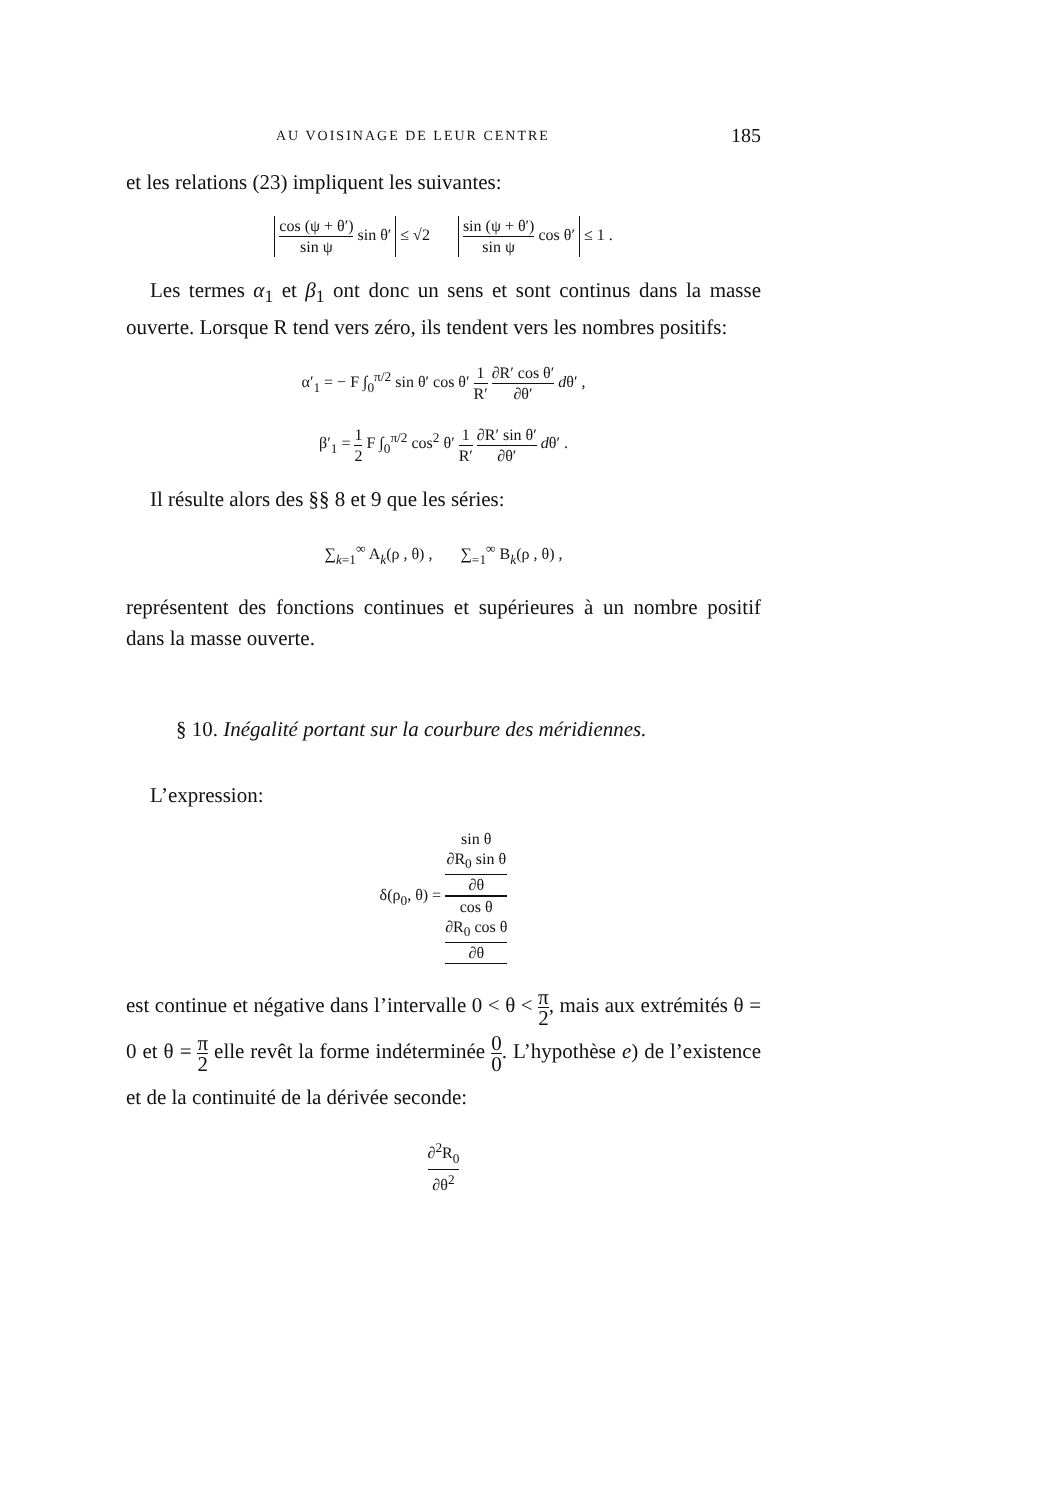AU VOISINAGE DE LEUR CENTRE 185
et les relations (23) impliquent les suivantes:
cos (ψ + θ′) sin ψ sin θ′ ≤ √2 sin (ψ + θ′) sin ψ cos θ′ ≤ 1 .
Les termes α<sub>1</sub> et β<sub>1</sub> ont donc un sens et sont continus dans la masse ouverte. Lorsque R tend vers zéro, ils tendent vers les nombres positifs:
α′<sub>1</sub> = − F ∫<sub>0</sub><sup>π/2</sup> sin θ′ cos θ′ 1 R′ ∂R′ cos θ′ ∂θ′ dθ′ ,
β′<sub>1</sub> = 1 2 F ∫<sub>0</sub><sup>π/2</sup> cos<sup>2</sup> θ′ 1 R′ ∂R′ sin θ′ ∂θ′ dθ′ .
Il résulte alors des §§ 8 et 9 que les séries:
∑<sub>k=1</sub><sup>∞</sup> A<sub>k</sub>(ρ , θ) , ∑<sub>=1</sub><sup>∞</sup> B<sub>k</sub>(ρ , θ) ,
représentent des fonctions continues et supérieures à un nombre positif dans la masse ouverte.
§ 10. Inégalité portant sur la courbure des méridiennes.
L’expression:
δ(ρ<sub>0</sub>, θ) = sin θ
∂R<sub>0</sub> sin θ
∂θ cos θ
∂R<sub>0</sub> cos θ
∂θ
est continue et négative dans l’intervalle 0 < θ < π 2, mais aux extrémités θ = 0 et θ = π 2 elle revêt la forme indéterminée 0 0. L’hypothèse e) de l’existence et de la continuité de la dérivée seconde:
∂<sup>2</sup>R<sub>0</sub> ∂θ<sup>2</sup>